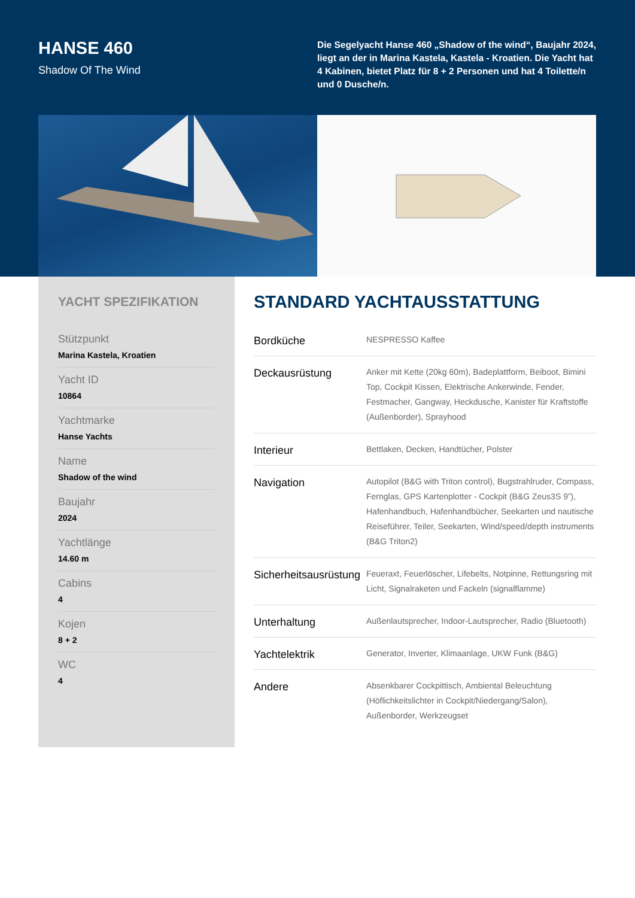HANSE 460
Shadow Of The Wind
Die Segelyacht Hanse 460 „Shadow of the wind“, Baujahr 2024, liegt an der in Marina Kastela, Kastela - Kroatien. Die Yacht hat 4 Kabinen, bietet Platz für 8 + 2 Personen und hat 4 Toilette/n und 0 Dusche/n.
YACHT SPEZIFIKATION
Stützpunkt
Marina Kastela, Kroatien
Yacht ID
10864
Yachtmarke
Hanse Yachts
Name
Shadow of the wind
Baujahr
2024
Yachtlänge
14.60 m
Cabins
4
Kojen
8 + 2
WC
4
STANDARD YACHTAUSSTATTUNG
| Bordküche | NESPRESSO Kaffee |
| Deckausrüstung | Anker mit Kette (20kg 60m), Badeplattform, Beiboot, Bimini Top, Cockpit Kissen, Elektrische Ankerwinde, Fender, Festmacher, Gangway, Heckdusche, Kanister für Kraftstoffe (Außenborder), Sprayhood |
| Interieur | Bettlaken, Decken, Handtücher, Polster |
| Navigation | Autopilot (B&G with Triton control), Bugstrahlruder, Compass, Fernglas, GPS Kartenplotter - Cockpit (B&G Zeus3S 9”), Hafenhandbuch, Hafenhandbücher, Seekarten und nautische Reiseführer, Teiler, Seekarten, Wind/speed/depth instruments (B&G Triton2) |
| Sicherheitsausrüstung | Feueraxt, Feuerlöscher, Lifebelts, Notpinne, Rettungsring mit Licht, Signalraketen und Fackeln (signalflamme) |
| Unterhaltung | Außenlautsprecher, Indoor-Lautsprecher, Radio (Bluetooth) |
| Yachtelektrik | Generator, Inverter, Klimaanlage, UKW Funk (B&G) |
| Andere | Absenkbarer Cockpittisch, Ambiental Beleuchtung (Höflichkeitslichter in Cockpit/Niedergang/Salon), Außenborder, Werkzeugset |